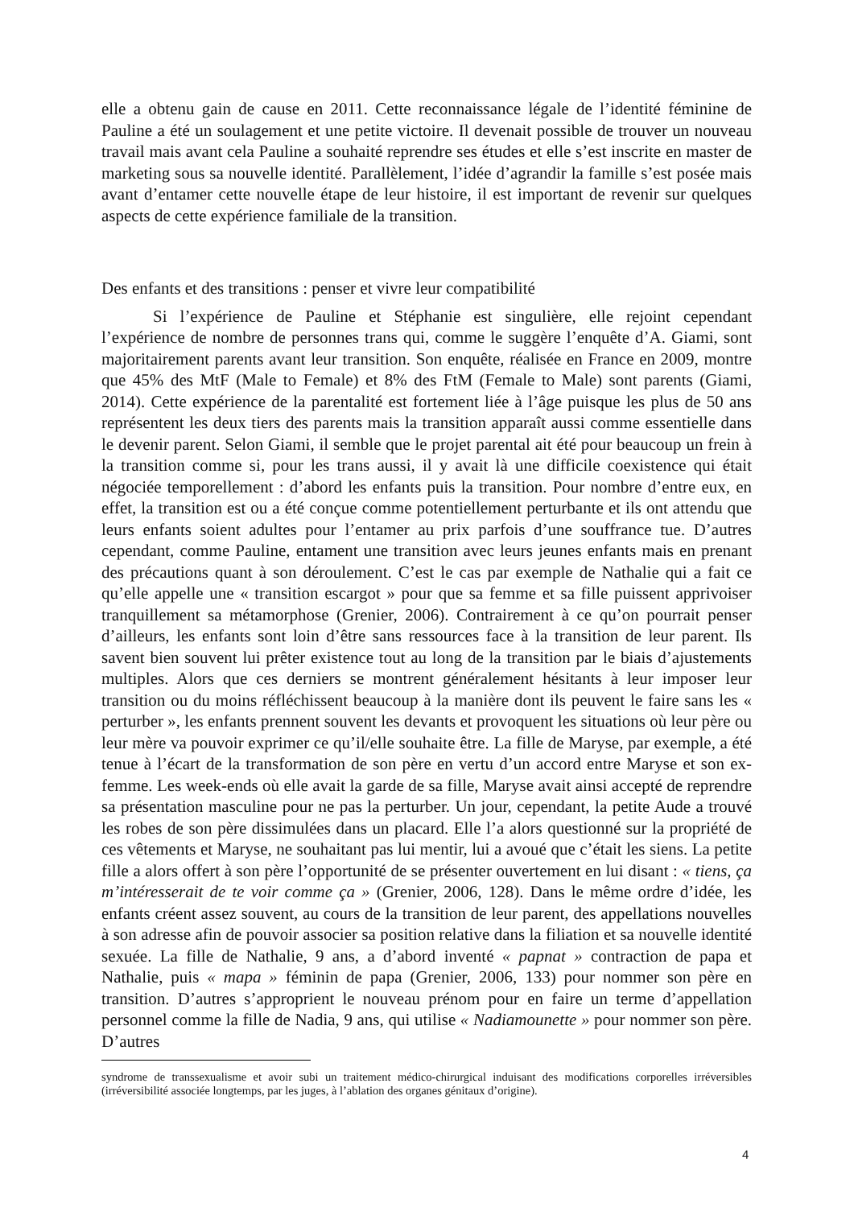elle a obtenu gain de cause en 2011. Cette reconnaissance légale de l’identité féminine de Pauline a été un soulagement et une petite victoire. Il devenait possible de trouver un nouveau travail mais avant cela Pauline a souhaité reprendre ses études et elle s’est inscrite en master de marketing sous sa nouvelle identité. Parallèlement, l’idée d’agrandir la famille s’est posée mais avant d’entamer cette nouvelle étape de leur histoire, il est important de revenir sur quelques aspects de cette expérience familiale de la transition.
Des enfants et des transitions : penser et vivre leur compatibilité
Si l’expérience de Pauline et Stéphanie est singulière, elle rejoint cependant l’expérience de nombre de personnes trans qui, comme le suggère l’enquête d’A. Giami, sont majoritairement parents avant leur transition. Son enquête, réalisée en France en 2009, montre que 45% des MtF (Male to Female) et 8% des FtM (Female to Male) sont parents (Giami, 2014). Cette expérience de la parentalité est fortement liée à l’âge puisque les plus de 50 ans représentent les deux tiers des parents mais la transition apparaît aussi comme essentielle dans le devenir parent. Selon Giami, il semble que le projet parental ait été pour beaucoup un frein à la transition comme si, pour les trans aussi, il y avait là une difficile coexistence qui était négociée temporellement : d’abord les enfants puis la transition. Pour nombre d’entre eux, en effet, la transition est ou a été conçue comme potentiellement perturbante et ils ont attendu que leurs enfants soient adultes pour l’entamer au prix parfois d’une souffrance tue. D’autres cependant, comme Pauline, entament une transition avec leurs jeunes enfants mais en prenant des précautions quant à son déroulement. C’est le cas par exemple de Nathalie qui a fait ce qu’elle appelle une « transition escargot » pour que sa femme et sa fille puissent apprivoiser tranquillement sa métamorphose (Grenier, 2006). Contrairement à ce qu’on pourrait penser d’ailleurs, les enfants sont loin d’être sans ressources face à la transition de leur parent. Ils savent bien souvent lui prêter existence tout au long de la transition par le biais d’ajustements multiples. Alors que ces derniers se montrent généralement hésitants à leur imposer leur transition ou du moins réfléchissent beaucoup à la manière dont ils peuvent le faire sans les « perturber », les enfants prennent souvent les devants et provoquent les situations où leur père ou leur mère va pouvoir exprimer ce qu’il/elle souhaite être. La fille de Maryse, par exemple, a été tenue à l’écart de la transformation de son père en vertu d’un accord entre Maryse et son ex-femme. Les week-ends où elle avait la garde de sa fille, Maryse avait ainsi accepté de reprendre sa présentation masculine pour ne pas la perturber. Un jour, cependant, la petite Aude a trouvé les robes de son père dissimulées dans un placard. Elle l’a alors questionné sur la propriété de ces vêtements et Maryse, ne souhaitant pas lui mentir, lui a avoué que c’était les siens. La petite fille a alors offert à son père l’opportunité de se présenter ouvertement en lui disant : « tiens, ça m’intéresserait de te voir comme ça » (Grenier, 2006, 128). Dans le même ordre d’idée, les enfants créent assez souvent, au cours de la transition de leur parent, des appellations nouvelles à son adresse afin de pouvoir associer sa position relative dans la filiation et sa nouvelle identité sexuée. La fille de Nathalie, 9 ans, a d’abord inventé « papnat » contraction de papa et Nathalie, puis « mapa » féminin de papa (Grenier, 2006, 133) pour nommer son père en transition. D’autres s’approprient le nouveau prénom pour en faire un terme d’appellation personnel comme la fille de Nadia, 9 ans, qui utilise « Nadiamounette » pour nommer son père. D’autres
syndrome de transsexualisme et avoir subi un traitement médico-chirurgical induisant des modifications corporelles irréversibles (irréversibilité associée longtemps, par les juges, à l’ablation des organes génitaux d’origine).
4